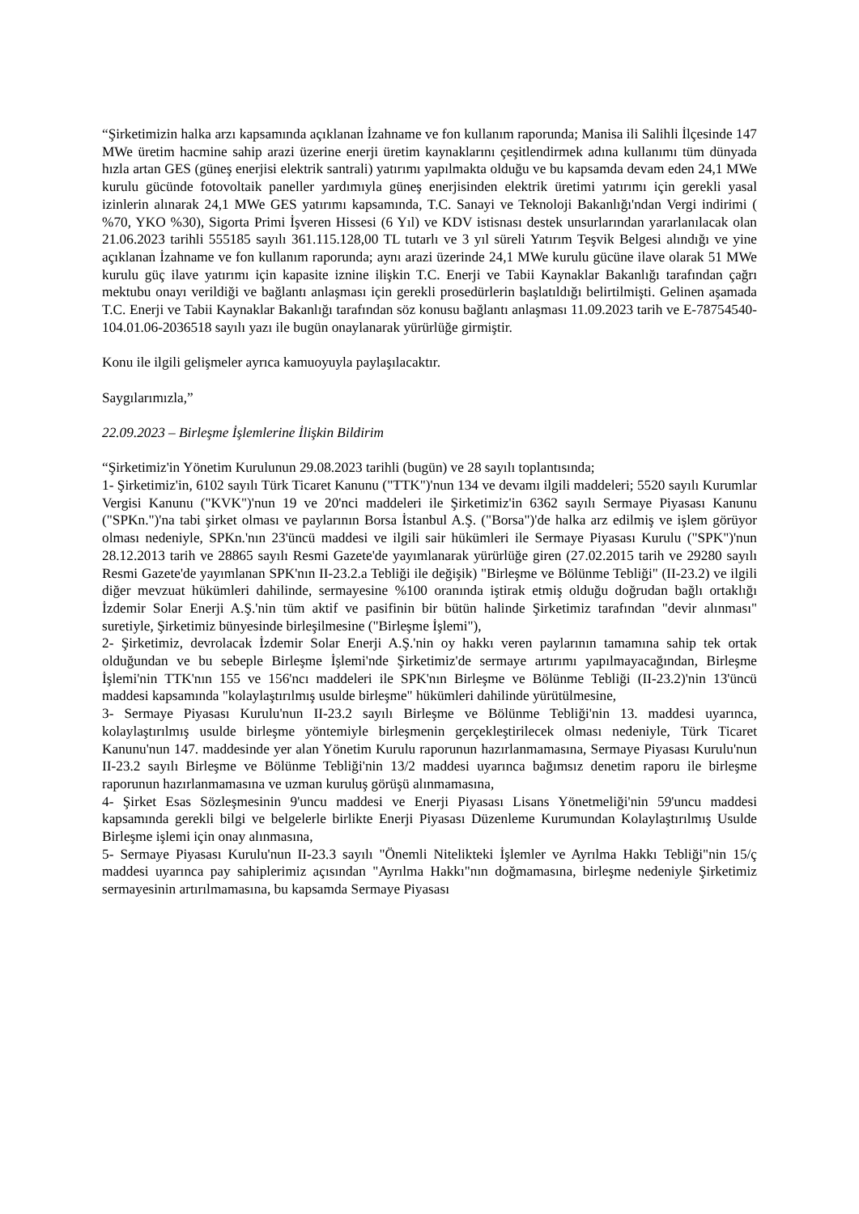“Şirketimizin halka arzı kapsamında açıklanan İzahname ve fon kullanım raporunda; Manisa ili Salihli İlçesinde 147 MWe üretim hacmine sahip arazi üzerine enerji üretim kaynaklarını çeşitlendirmek adına kullanımı tüm dünyada hızla artan GES (güneş enerjisi elektrik santrali) yatırımı yapılmakta olduğu ve bu kapsamda devam eden 24,1 MWe kurulu gücünde fotovoltaik paneller yardımıyla güneş enerjisinden elektrik üretimi yatırımı için gerekli yasal izinlerin alınarak 24,1 MWe GES yatırımı kapsamında, T.C. Sanayi ve Teknoloji Bakanlığı'ndan Vergi indirimi ( %70, YKO %30), Sigorta Primi İşveren Hissesi (6 Yıl) ve KDV istisnası destek unsurlarından yararlanılacak olan 21.06.2023 tarihli 555185 sayılı 361.115.128,00 TL tutarlı ve 3 yıl süreli Yatırım Teşvik Belgesi alındığı ve yine açıklanan İzahname ve fon kullanım raporunda; aynı arazi üzerinde 24,1 MWe kurulu gücüne ilave olarak 51 MWe kurulu güç ilave yatırımı için kapasite iznine ilişkin T.C. Enerji ve Tabii Kaynaklar Bakanlığı tarafından çağrı mektubu onayı verildiği ve bağlantı anlaşması için gerekli prosedürlerin başlatıldığı belirtilmişti. Gelinen aşamada T.C. Enerji ve Tabii Kaynaklar Bakanlığı tarafından söz konusu bağlantı anlaşması 11.09.2023 tarih ve E-78754540-104.01.06-2036518 sayılı yazı ile bugün onaylanarak yürürlüğe girmiştir.
Konu ile ilgili gelişmeler ayrıca kamuoyuyla paylaşılacaktır.
Saygılarımızla,”
22.09.2023 – Birleşme İşlemlerine İlişkin Bildirim
“Şirketimiz'in Yönetim Kurulunun 29.08.2023 tarihli (bugün) ve 28 sayılı toplantısında;
1- Şirketimiz'in, 6102 sayılı Türk Ticaret Kanunu ("TTK")'nun 134 ve devamı ilgili maddeleri; 5520 sayılı Kurumlar Vergisi Kanunu ("KVK")'nun 19 ve 20'nci maddeleri ile Şirketimiz'in 6362 sayılı Sermaye Piyasası Kanunu ("SPKn.")'na tabi şirket olması ve paylarının Borsa İstanbul A.Ş. ("Borsa")'de halka arz edilmiş ve işlem görüyor olması nedeniyle, SPKn.'nın 23'üncü maddesi ve ilgili sair hükümleri ile Sermaye Piyasası Kurulu ("SPK")'nun 28.12.2013 tarih ve 28865 sayılı Resmi Gazete'de yayımlanarak yürürlüğe giren (27.02.2015 tarih ve 29280 sayılı Resmi Gazete'de yayımlanan SPK'nın II-23.2.a Tebliği ile değişik) "Birleşme ve Bölünme Tebliği" (II-23.2) ve ilgili diğer mevzuat hükümleri dahilinde, sermayesine %100 oranında iştirak etmiş olduğu doğrudan bağlı ortaklığı İzdemir Solar Enerji A.Ş.'nin tüm aktif ve pasifinin bir bütün halinde Şirketimiz tarafından "devir alınması" suretiyle, Şirketimiz bünyesinde birleşilmesine ("Birleşme İşlemi"),
2- Şirketimiz, devrolacak İzdemir Solar Enerji A.Ş.'nin oy hakkı veren paylarının tamamına sahip tek ortak olduğundan ve bu sebeple Birleşme İşlemi'nde Şirketimiz'de sermaye artırımı yapılmayacağından, Birleşme İşlemi'nin TTK'nın 155 ve 156'ncı maddeleri ile SPK'nın Birleşme ve Bölünme Tebliği (II-23.2)'nin 13'üncü maddesi kapsamında "kolaylaştırılmış usulde birleşme" hükümleri dahilinde yürütülmesine,
3- Sermaye Piyasası Kurulu'nun II-23.2 sayılı Birleşme ve Bölünme Tebliği'nin 13. maddesi uyarınca, kolaylaştırılmış usulde birleşme yöntemiyle birleşmenin gerçekleştirilecek olması nedeniyle, Türk Ticaret Kanunu'nun 147. maddesinde yer alan Yönetim Kurulu raporunun hazırlanmamasına, Sermaye Piyasası Kurulu'nun II-23.2 sayılı Birleşme ve Bölünme Tebliği'nin 13/2 maddesi uyarınca bağımsız denetim raporu ile birleşme raporunun hazırlanmamasına ve uzman kuruluş görüşü alınmamasına,
4- Şirket Esas Sözleşmesinin 9'uncu maddesi ve Enerji Piyasası Lisans Yönetmeliği'nin 59'uncu maddesi kapsamında gerekli bilgi ve belgelerle birlikte Enerji Piyasası Düzenleme Kurumundan Kolaylaştırılmış Usulde Birleşme işlemi için onay alınmasına,
5- Sermaye Piyasası Kurulu'nun II-23.3 sayılı "Önemli Nitelikteki İşlemler ve Ayrılma Hakkı Tebliği"nin 15/ç maddesi uyarınca pay sahiplerimiz açısından "Ayrılma Hakkı"nın doğmamasına, birleşme nedeniyle Şirketimiz sermayesinin artırılmamasına, bu kapsamda Sermaye Piyasası